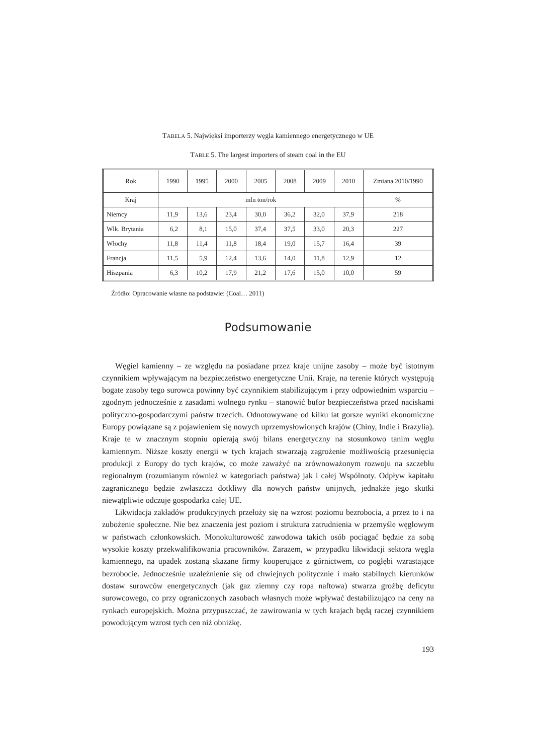TABELA 5. Najwięksi importerzy węgla kamiennego energetycznego w UE
TABLE 5. The largest importers of steam coal in the EU
| Rok | 1990 | 1995 | 2000 | 2005 | 2008 | 2009 | 2010 | Zmiana 2010/1990 |
| --- | --- | --- | --- | --- | --- | --- | --- | --- |
| Kraj | mln ton/rok | | | | | | | % |
| Niemcy | 11,9 | 13,6 | 23,4 | 30,0 | 36,2 | 32,0 | 37,9 | 218 |
| Wlk. Brytania | 6,2 | 8,1 | 15,0 | 37,4 | 37,5 | 33,0 | 20,3 | 227 |
| Włochy | 11,8 | 11,4 | 11,8 | 18,4 | 19,0 | 15,7 | 16,4 | 39 |
| Francja | 11,5 | 5,9 | 12,4 | 13,6 | 14,0 | 11,8 | 12,9 | 12 |
| Hiszpania | 6,3 | 10,2 | 17,9 | 21,2 | 17,6 | 15,0 | 10,0 | 59 |
Źródło: Opracowanie własne na podstawie: (Coal… 2011)
Podsumowanie
Węgiel kamienny – ze względu na posiadane przez kraje unijne zasoby – może być istotnym czynnikiem wpływającym na bezpieczeństwo energetyczne Unii. Kraje, na terenie których występują bogate zasoby tego surowca powinny być czynnikiem stabilizującym i przy odpowiednim wsparciu – zgodnym jednocześnie z zasadami wolnego rynku – stanowić bufor bezpieczeństwa przed naciskami polityczno-gospodarczymi państw trzecich. Odnotowywane od kilku lat gorsze wyniki ekonomiczne Europy powiązane są z pojawieniem się nowych uprzemysłowionych krajów (Chiny, Indie i Brazylia). Kraje te w znacznym stopniu opierają swój bilans energetyczny na stosunkowo tanim węglu kamiennym. Niższe koszty energii w tych krajach stwarzają zagrożenie możliwością przesunięcia produkcji z Europy do tych krajów, co może zaważyć na zrównoważonym rozwoju na szczeblu regionalnym (rozumianym również w kategoriach państwa) jak i całej Wspólnoty. Odpływ kapitału zagranicznego będzie zwłaszcza dotkliwy dla nowych państw unijnych, jednakże jego skutki niewątpliwie odczuje gospodarka całej UE.
Likwidacja zakładów produkcyjnych przełoży się na wzrost poziomu bezrobocia, a przez to i na zubożenie społeczne. Nie bez znaczenia jest poziom i struktura zatrudnienia w przemyśle węglowym w państwach członkowskich. Monokulturowość zawodowa takich osób pociągać będzie za sobą wysokie koszty przekwalifikowania pracowników. Zarazem, w przypadku likwidacji sektora węgla kamiennego, na upadek zostaną skazane firmy kooperujące z górnictwem, co pogłębi wzrastające bezrobocie. Jednocześnie uzależnienie się od chwiejnych politycznie i mało stabilnych kierunków dostaw surowców energetycznych (jak gaz ziemny czy ropa naftowa) stwarza groźbę deficytu surowcowego, co przy ograniczonych zasobach własnych może wpływać destabilizująco na ceny na rynkach europejskich. Można przypuszczać, że zawirowania w tych krajach będą raczej czynnikiem powodującym wzrost tych cen niż obniżkę.
193